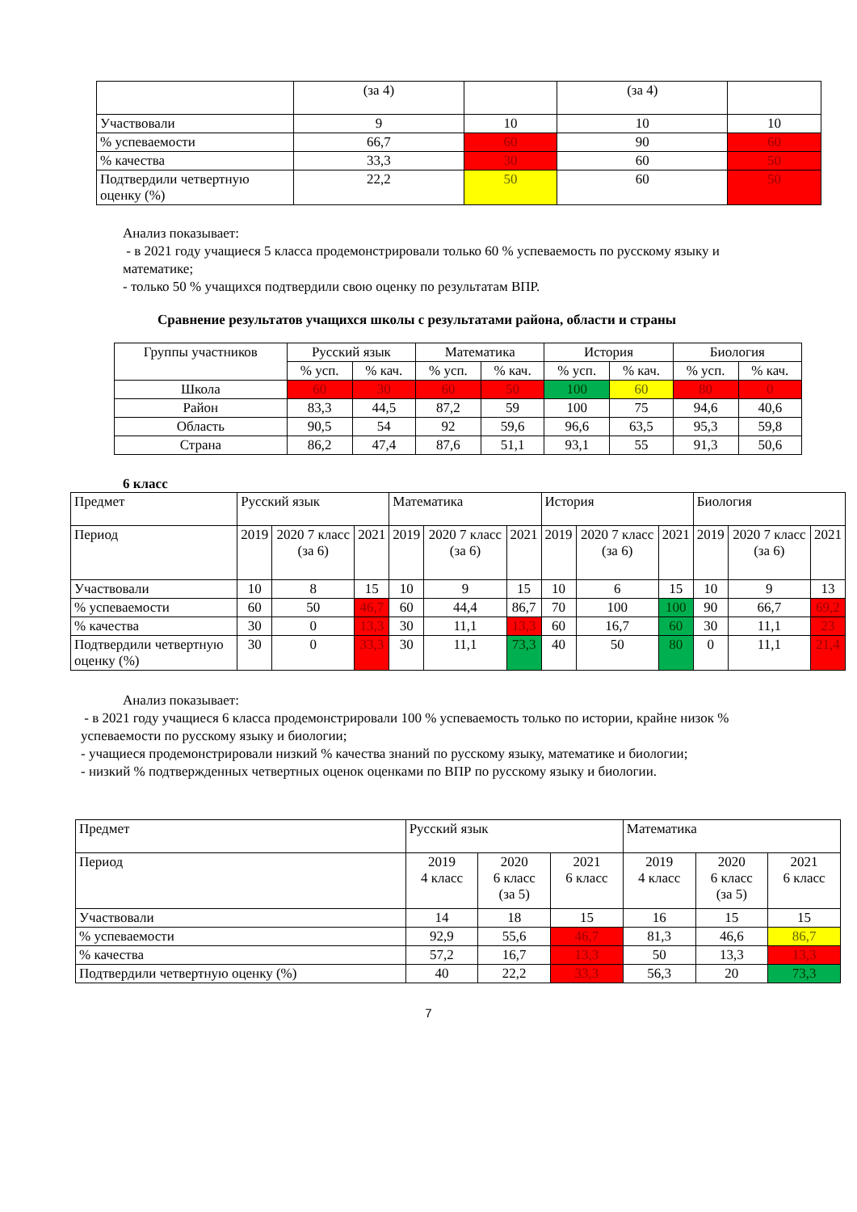| | (за 4) | | (за 4) | |
| Участвовали | 9 | 10 | 10 | 10 |
| % успеваемости | 66,7 | 60 | 90 | 60 |
| % качества | 33,3 | 30 | 60 | 50 |
| Подтвердили четвертную оценку (%) | 22,2 | 50 | 60 | 50 |
Анализ показывает:
- в 2021 году учащиеся 5 класса продемонстрировали только 60 % успеваемость по русскому языку и математике;
- только 50 % учащихся подтвердили свою оценку по результатам ВПР.
Сравнение результатов учащихся школы с результатами района, области и страны
| Группы участников | Русский язык | | Математика | | История | | Биология | |
| | % усп. | % кач. | % усп. | % кач. | % усп. | % кач. | % усп. | % кач. |
| Школа | 60 | 30 | 60 | 50 | 100 | 60 | 80 | 0 |
| Район | 83,3 | 44,5 | 87,2 | 59 | 100 | 75 | 94,6 | 40,6 |
| Область | 90,5 | 54 | 92 | 59,6 | 96,6 | 63,5 | 95,3 | 59,8 |
| Страна | 86,2 | 47,4 | 87,6 | 51,1 | 93,1 | 55 | 91,3 | 50,6 |
6 класс
| Предмет | Русский язык | | | Математика | | | История | | | Биология | | |
| Период | 2019 | 2020 7 класс (за 6) | 2021 | 2019 | 2020 7 класс (за 6) | 2021 | 2019 | 2020 7 класс (за 6) | 2021 | 2019 | 2020 7 класс (за 6) | 2021 |
| Участвовали | 10 | 8 | 15 | 10 | 9 | 15 | 10 | 6 | 15 | 10 | 9 | 13 |
| % успеваемости | 60 | 50 | 46,7 | 60 | 44,4 | 86,7 | 70 | 100 | 100 | 90 | 66,7 | 69,2 |
| % качества | 30 | 0 | 13,3 | 30 | 11,1 | 13,3 | 60 | 16,7 | 60 | 30 | 11,1 | 23 |
| Подтвердили четвертную оценку (%) | 30 | 0 | 33,3 | 30 | 11,1 | 73,3 | 40 | 50 | 80 | 0 | 11,1 | 21,4 |
Анализ показывает:
- в 2021 году учащиеся 6 класса продемонстрировали 100 % успеваемость только по истории, крайне низок % успеваемости по русскому языку и биологии;
- учащиеся продемонстрировали низкий % качества знаний по русскому языку, математике и биологии;
- низкий % подтвержденных четвертных оценок оценками по ВПР по русскому языку и биологии.
| Предмет | Русский язык | | | Математика | | |
| Период | 2019 4 класс | 2020 6 класс (за 5) | 2021 6 класс | 2019 4 класс | 2020 6 класс (за 5) | 2021 6 класс |
| Участвовали | 14 | 18 | 15 | 16 | 15 | 15 |
| % успеваемости | 92,9 | 55,6 | 46,7 | 81,3 | 46,6 | 86,7 |
| % качества | 57,2 | 16,7 | 13,3 | 50 | 13,3 | 13,3 |
| Подтвердили четвертную оценку (%) | 40 | 22,2 | 33,3 | 56,3 | 20 | 73,3 |
7